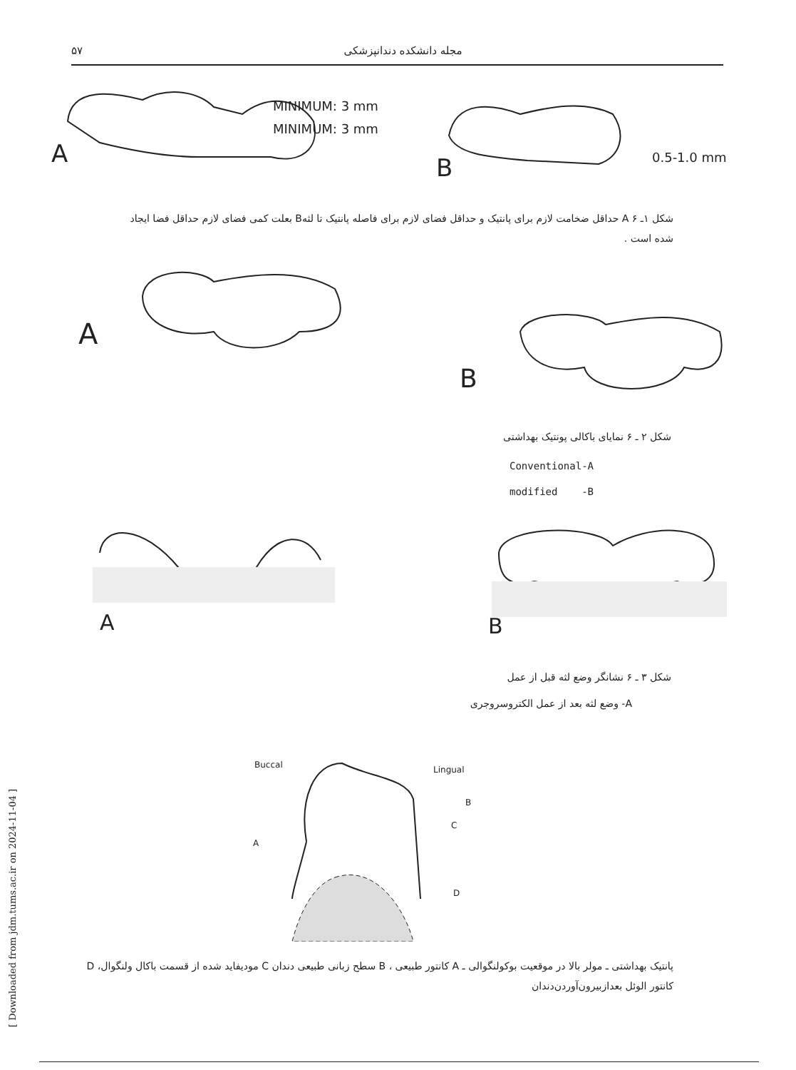۵۷ مجله دانشکده دندانپزشکی
MINIMUM: 3 mm
MINIMUM: 3 mm
A B 0.5-1.0 mm
شکل ۱ـ ۶ A حداقل ضخامت لازم برای پانتیک و حداقل فضای لازم برای فاصله پانتیک تا لثهB بعلت کمی فضای لازم حداقل فضا ایجاد شده است .
A
B
شکل ۲ ـ ۶ نمایای باکالی پونتیک بهداشتی
Conventional-A
modified -B
A B
شکل ۳ ـ ۶ نشانگر وضع لثه قبل از عمل
A- وضع لثه بعد از عمل الکتروسروجری
Buccal Lingual
A
B
C
D
پانتیک بهداشتی ـ مولر بالا در موقعیت بوکولنگوالی ـ A کانتور طبیعی ، B سطح زبانی طبیعی دندان C مودیفاید شده از قسمت باکال ولنگوال، D کانتور الوئل بعدازبیرون‌آوردن‌دندان
[ Downloaded from jdm.tums.ac.ir on 2024-11-04 ]